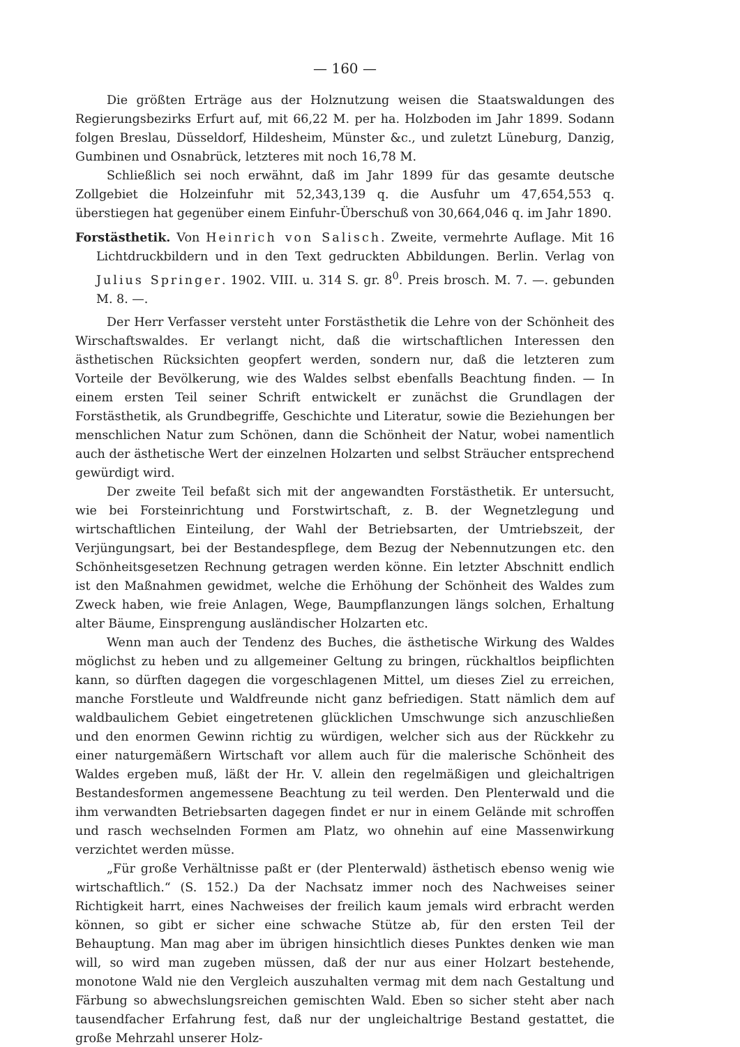— 160 —
Die größten Erträge aus der Holznutzung weisen die Staatswaldungen des Regierungsbezirks Erfurt auf, mit 66,22 M. per ha. Holzboden im Jahr 1899. Sodann folgen Breslau, Düsseldorf, Hildesheim, Münster &c., und zuletzt Lüneburg, Danzig, Gumbinen und Osnabrück, letzteres mit noch 16,78 M.
Schließlich sei noch erwähnt, daß im Jahr 1899 für das gesamte deutsche Zollgebiet die Holzeinfuhr mit 52,343,139 q. die Ausfuhr um 47,654,553 q. überstiegen hat gegenüber einem Einfuhr-Überschuß von 30,664,046 q. im Jahr 1890.
Forstästhetik. Von Heinrich von Salisch. Zweite, vermehrte Auflage. Mit 16 Lichtdruckbildern und in den Text gedruckten Abbildungen. Berlin. Verlag von Julius Springer. 1902. VIII. u. 314 S. gr. 8<sup>0</sup>. Preis brosch. M. 7. —. gebunden M. 8. —.
Der Herr Verfasser versteht unter Forstästhetik die Lehre von der Schönheit des Wirschaftswaldes. Er verlangt nicht, daß die wirtschaftlichen Interessen den ästhetischen Rücksichten geopfert werden, sondern nur, daß die letzteren zum Vorteile der Bevölkerung, wie des Waldes selbst ebenfalls Beachtung finden. — In einem ersten Teil seiner Schrift entwickelt er zunächst die Grundlagen der Forstästhetik, als Grundbegriffe, Geschichte und Literatur, sowie die Beziehungen ber menschlichen Natur zum Schönen, dann die Schönheit der Natur, wobei namentlich auch der ästhetische Wert der einzelnen Holzarten und selbst Sträucher entsprechend gewürdigt wird.
Der zweite Teil befaßt sich mit der angewandten Forstästhetik. Er untersucht, wie bei Forsteinrichtung und Forstwirtschaft, z. B. der Wegnetzlegung und wirtschaftlichen Einteilung, der Wahl der Betriebsarten, der Umtriebszeit, der Verjüngungsart, bei der Bestandespflege, dem Bezug der Nebennutzungen etc. den Schönheitsgesetzen Rechnung getragen werden könne. Ein letzter Abschnitt endlich ist den Maßnahmen gewidmet, welche die Erhöhung der Schönheit des Waldes zum Zweck haben, wie freie Anlagen, Wege, Baumpflanzungen längs solchen, Erhaltung alter Bäume, Einsprengung ausländischer Holzarten etc.
Wenn man auch der Tendenz des Buches, die ästhetische Wirkung des Waldes möglichst zu heben und zu allgemeiner Geltung zu bringen, rückhaltlos beipflichten kann, so dürften dagegen die vorgeschlagenen Mittel, um dieses Ziel zu erreichen, manche Forstleute und Waldfreunde nicht ganz befriedigen. Statt nämlich dem auf waldbaulichem Gebiet eingetretenen glücklichen Umschwunge sich anzuschließen und den enormen Gewinn richtig zu würdigen, welcher sich aus der Rückkehr zu einer naturgemäßern Wirtschaft vor allem auch für die malerische Schönheit des Waldes ergeben muß, läßt der Hr. V. allein den regelmäßigen und gleichaltrigen Bestandesformen angemessene Beachtung zu teil werden. Den Plenterwald und die ihm verwandten Betriebsarten dagegen findet er nur in einem Gelände mit schroffen und rasch wechselnden Formen am Platz, wo ohnehin auf eine Massenwirkung verzichtet werden müsse.
„Für große Verhältnisse paßt er (der Plenterwald) ästhetisch ebenso wenig wie wirtschaftlich.“ (S. 152.) Da der Nachsatz immer noch des Nachweises seiner Richtigkeit harrt, eines Nachweises der freilich kaum jemals wird erbracht werden können, so gibt er sicher eine schwache Stütze ab, für den ersten Teil der Behauptung. Man mag aber im übrigen hinsichtlich dieses Punktes denken wie man will, so wird man zugeben müssen, daß der nur aus einer Holzart bestehende, monotone Wald nie den Vergleich auszuhalten vermag mit dem nach Gestaltung und Färbung so abwechslungsreichen gemischten Wald. Eben so sicher steht aber nach tausendfacher Erfahrung fest, daß nur der ungleichaltrige Bestand gestattet, die große Mehrzahl unserer Holz-